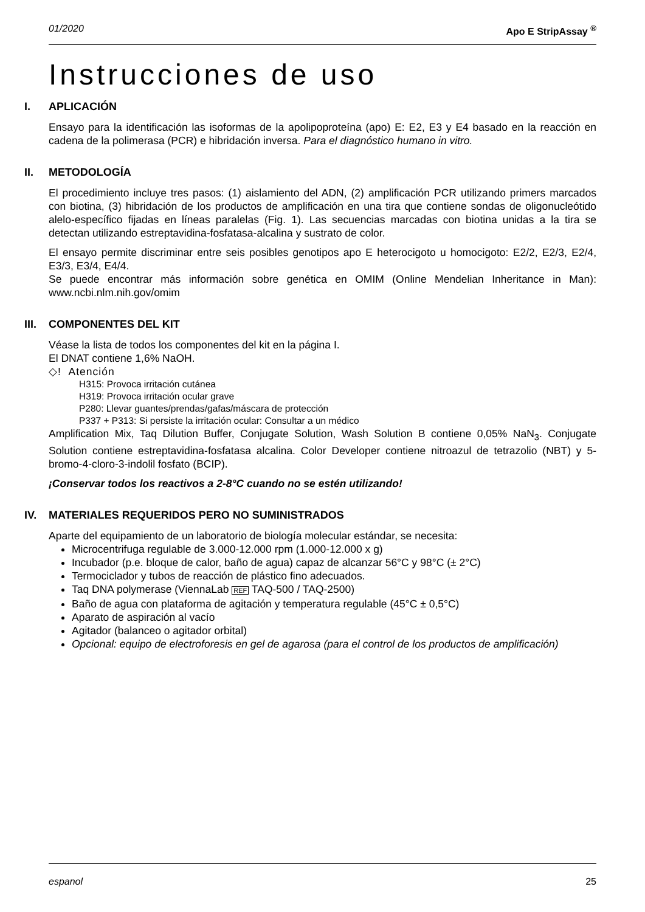01/2020 Apo E StripAssay <sup>®</sup>
Instrucciones de uso
I. APLICACIÓN
Ensayo para la identificación las isoformas de la apolipoproteína (apo) E: E2, E3 y E4 basado en la reacción en cadena de la polimerasa (PCR) e hibridación inversa. Para el diagnóstico humano in vitro.
II. METODOLOGÍA
El procedimiento incluye tres pasos: (1) aislamiento del ADN, (2) amplificación PCR utilizando primers marcados con biotina, (3) hibridación de los productos de amplificación en una tira que contiene sondas de oligonucleótido alelo-específico fijadas en líneas paralelas (Fig. 1). Las secuencias marcadas con biotina unidas a la tira se detectan utilizando estreptavidina-fosfatasa-alcalina y sustrato de color.
El ensayo permite discriminar entre seis posibles genotipos apo E heterocigoto u homocigoto: E2/2, E2/3, E2/4, E3/3, E3/4, E4/4.
Se puede encontrar más información sobre genética en OMIM (Online Mendelian Inheritance in Man): www.ncbi.nlm.nih.gov/omim
III. COMPONENTES DEL KIT
Véase la lista de todos los componentes del kit en la página I.
El DNAT contiene 1,6% NaOH.
◇! Atención
H315: Provoca irritación cutánea
H319: Provoca irritación ocular grave
P280: Llevar guantes/prendas/gafas/máscara de protección
P337 + P313: Si persiste la irritación ocular: Consultar a un médico
Amplification Mix, Taq Dilution Buffer, Conjugate Solution, Wash Solution B contiene 0,05% NaN<sub>3</sub>. Conjugate Solution contiene estreptavidina-fosfatasa alcalina. Color Developer contiene nitroazul de tetrazolio (NBT) y 5-bromo-4-cloro-3-indolil fosfato (BCIP).
¡Conservar todos los reactivos a 2-8°C cuando no se estén utilizando!
IV. MATERIALES REQUERIDOS PERO NO SUMINISTRADOS
Aparte del equipamiento de un laboratorio de biología molecular estándar, se necesita:
Microcentrifuga regulable de 3.000-12.000 rpm (1.000-12.000 x g)
Incubador (p.e. bloque de calor, baño de agua) capaz de alcanzar 56°C y 98°C (± 2°C)
Termociclador y tubos de reacción de plástico fino adecuados.
Taq DNA polymerase (ViennaLab REF TAQ-500 / TAQ-2500)
Baño de agua con plataforma de agitación y temperatura regulable (45°C ± 0,5°C)
Aparato de aspiración al vacío
Agitador (balanceo o agitador orbital)
Opcional: equipo de electroforesis en gel de agarosa (para el control de los productos de amplificación)
espanol 25